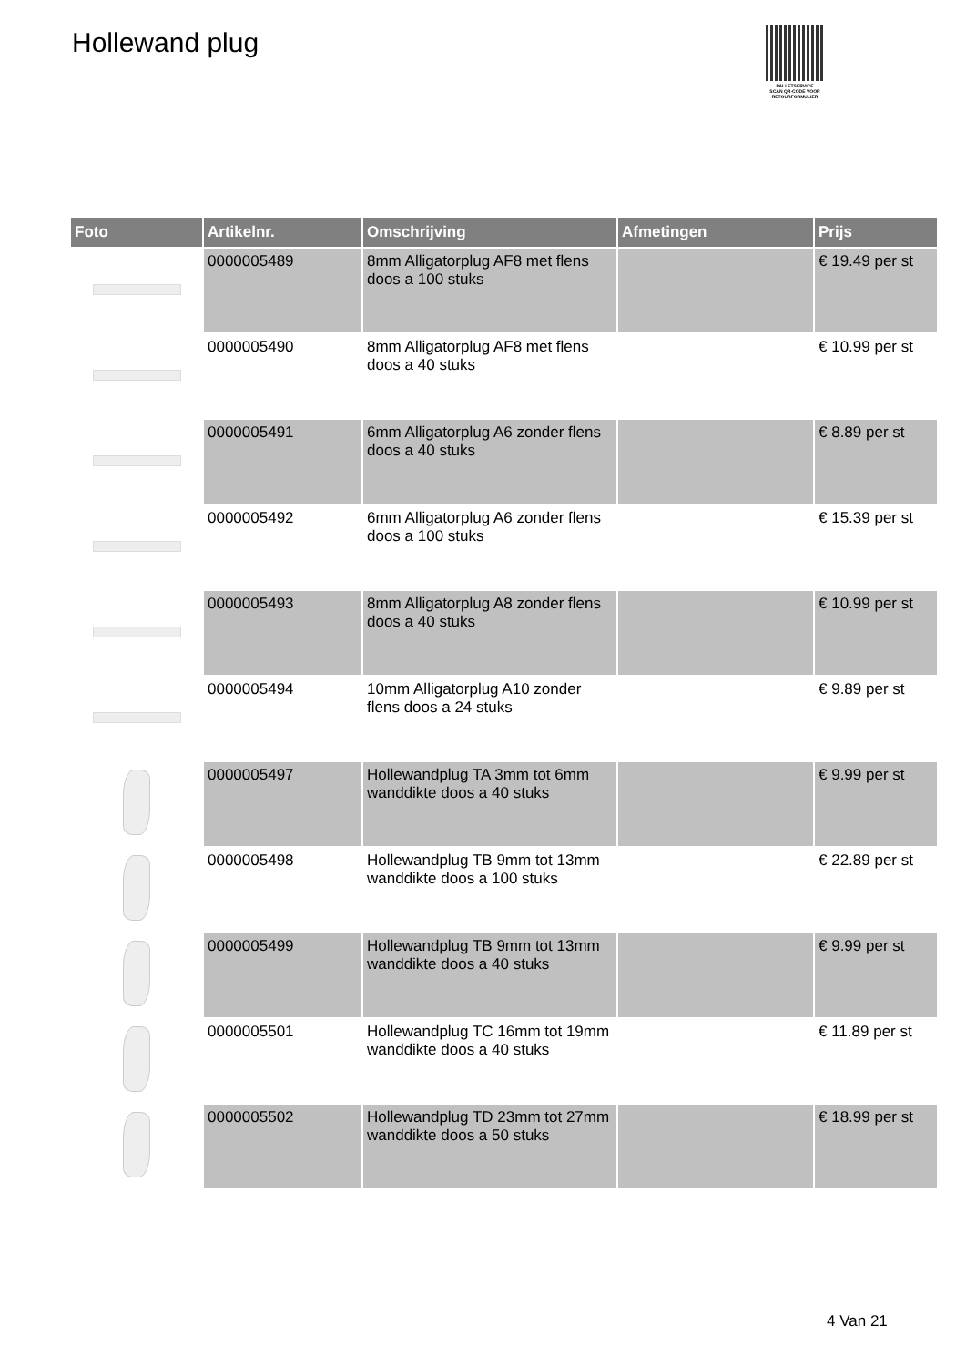Hollewand plug
PALLETSERVICE
SCAN QR-CODE VOOR RETOURFORMULIER
| Foto | Artikelnr. | Omschrijving | Afmetingen | Prijs |
| --- | --- | --- | --- | --- |
| | 0000005489 | 8mm Alligatorplug AF8 met flens doos a 100 stuks | | € 19.49 per st |
| | 0000005490 | 8mm Alligatorplug AF8 met flens doos a 40 stuks | | € 10.99 per st |
| | 0000005491 | 6mm Alligatorplug A6 zonder flens doos a 40 stuks | | € 8.89 per st |
| | 0000005492 | 6mm Alligatorplug A6 zonder flens doos a 100 stuks | | € 15.39 per st |
| | 0000005493 | 8mm Alligatorplug A8 zonder flens doos a 40 stuks | | € 10.99 per st |
| | 0000005494 | 10mm Alligatorplug A10 zonder flens doos a 24 stuks | | € 9.89 per st |
| | 0000005497 | Hollewandplug TA 3mm tot 6mm wanddikte doos a 40 stuks | | € 9.99 per st |
| | 0000005498 | Hollewandplug TB 9mm tot 13mm wanddikte doos a 100 stuks | | € 22.89 per st |
| | 0000005499 | Hollewandplug TB 9mm tot 13mm wanddikte doos a 40 stuks | | € 9.99 per st |
| | 0000005501 | Hollewandplug TC 16mm tot 19mm wanddikte doos a 40 stuks | | € 11.89 per st |
| | 0000005502 | Hollewandplug TD 23mm tot 27mm wanddikte doos a 50 stuks | | € 18.99 per st |
4 Van 21